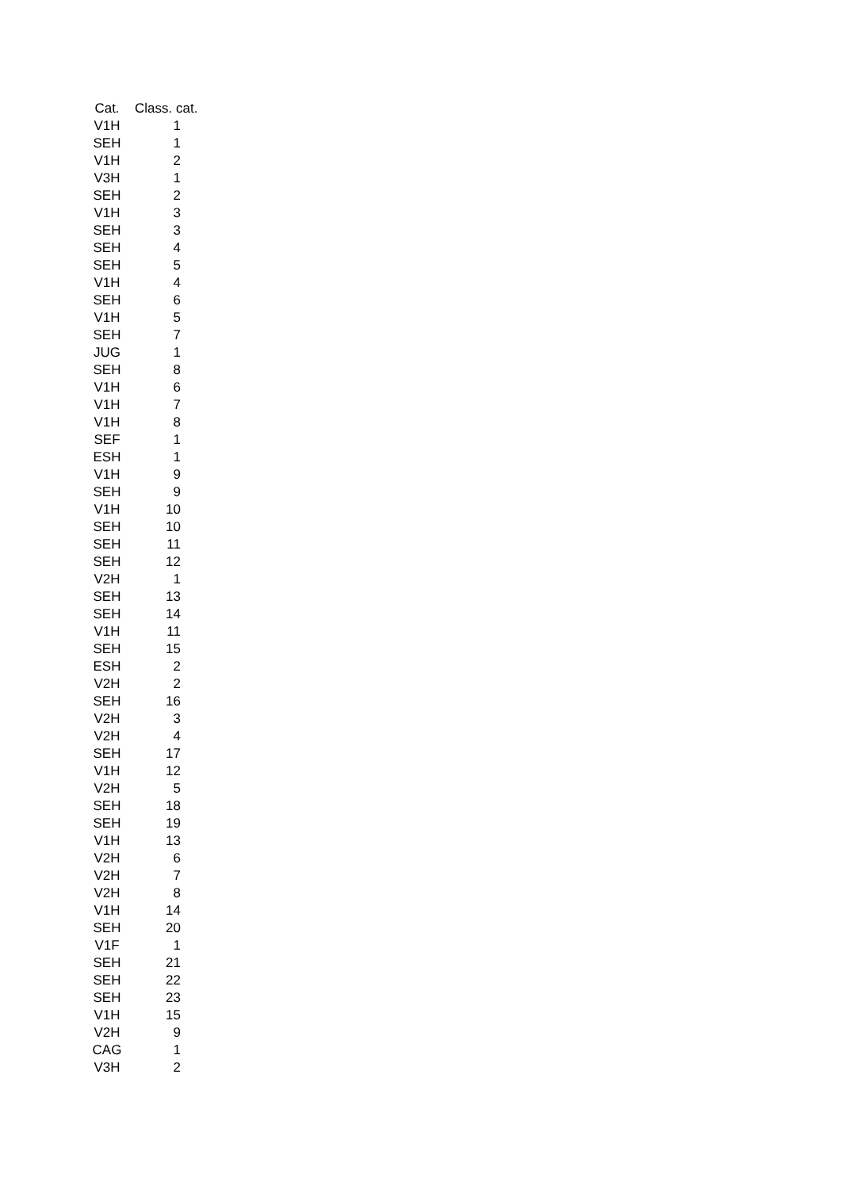| Cat. | Class. cat. |
| --- | --- |
| V1H | 1 |
| SEH | 1 |
| V1H | 2 |
| V3H | 1 |
| SEH | 2 |
| V1H | 3 |
| SEH | 3 |
| SEH | 4 |
| SEH | 5 |
| V1H | 4 |
| SEH | 6 |
| V1H | 5 |
| SEH | 7 |
| JUG | 1 |
| SEH | 8 |
| V1H | 6 |
| V1H | 7 |
| V1H | 8 |
| SEF | 1 |
| ESH | 1 |
| V1H | 9 |
| SEH | 9 |
| V1H | 10 |
| SEH | 10 |
| SEH | 11 |
| SEH | 12 |
| V2H | 1 |
| SEH | 13 |
| SEH | 14 |
| V1H | 11 |
| SEH | 15 |
| ESH | 2 |
| V2H | 2 |
| SEH | 16 |
| V2H | 3 |
| V2H | 4 |
| SEH | 17 |
| V1H | 12 |
| V2H | 5 |
| SEH | 18 |
| SEH | 19 |
| V1H | 13 |
| V2H | 6 |
| V2H | 7 |
| V2H | 8 |
| V1H | 14 |
| SEH | 20 |
| V1F | 1 |
| SEH | 21 |
| SEH | 22 |
| SEH | 23 |
| V1H | 15 |
| V2H | 9 |
| CAG | 1 |
| V3H | 2 |